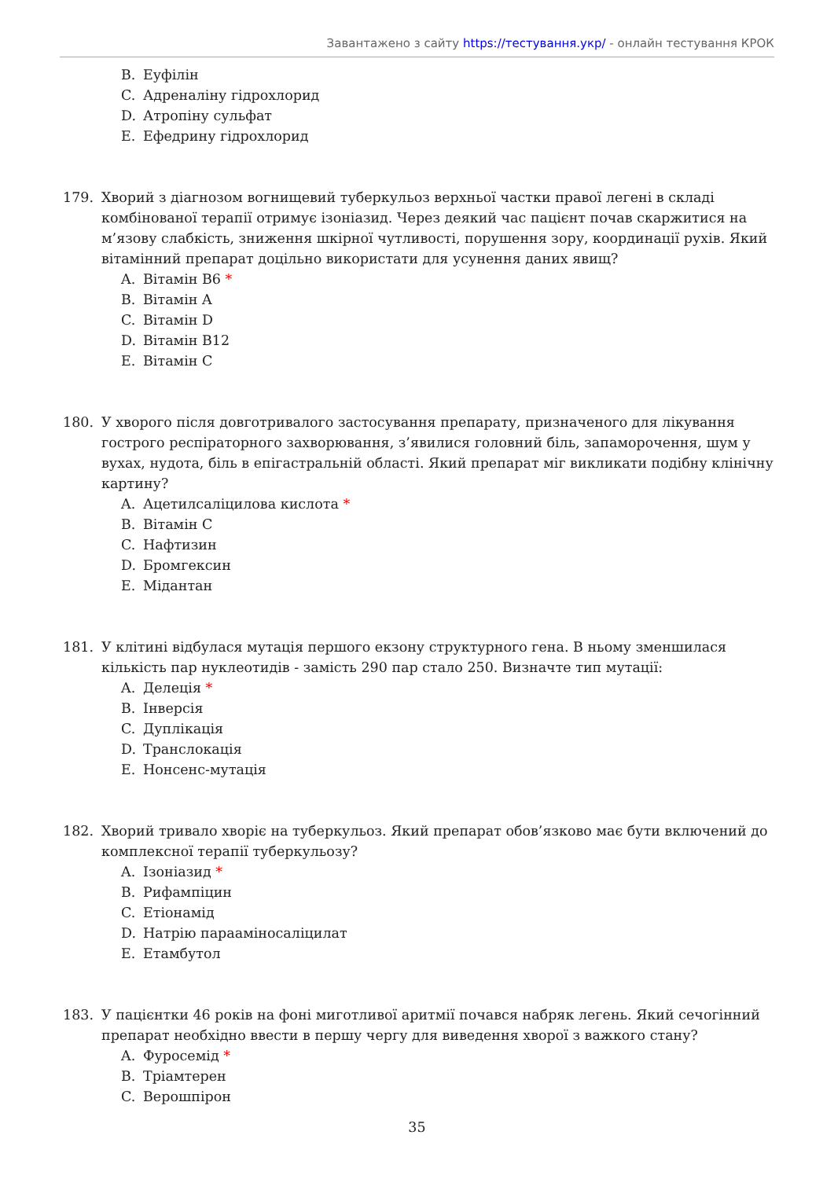Завантажено з сайту https://тестування.укр/ - онлайн тестування КРОК
B. Еуфілін
C. Адреналіну гідрохлорид
D. Атропіну сульфат
E. Ефедрину гідрохлорид
179. Хворий з діагнозом вогнищевий туберкульоз верхньої частки правої легені в складі комбінованої терапії отримує ізоніазид. Через деякий час пацієнт почав скаржитися на м’язову слабкість, зниження шкірної чутливості, порушення зору, координації рухів. Який вітамінний препарат доцільно використати для усунення даних явищ?
A. Вітамін B6 *
B. Вітамін A
C. Вітамін D
D. Вітамін B12
E. Вітамін C
180. У хворого після довготривалого застосування препарату, призначеного для лікування гострого респіраторного захворювання, з’явилися головний біль, запаморочення, шум у вухах, нудота, біль в епігастральній області. Який препарат міг викликати подібну клінічну картину?
A. Ацетилсаліцилова кислота *
B. Вітамін C
C. Нафтизин
D. Бромгексин
E. Мідантан
181. У клітині відбулася мутація першого екзону структурного гена. В ньому зменшилася кількість пар нуклеотидів - замість 290 пар стало 250. Визначте тип мутації:
A. Делеція *
B. Інверсія
C. Дуплікація
D. Транслокація
E. Нонсенс-мутація
182. Хворий тривало хворіє на туберкульоз. Який препарат обов’язково має бути включений до комплексної терапії туберкульозу?
A. Ізоніазид *
B. Рифампіцин
C. Етіонамід
D. Натрію парааміносаліцилат
E. Етамбутол
183. У пацієнтки 46 років на фоні миготливої аритмії почався набряк легень. Який сечогінний препарат необхідно ввести в першу чергу для виведення хворої з важкого стану?
A. Фуросемід *
B. Тріамтерен
C. Верошпірон
35